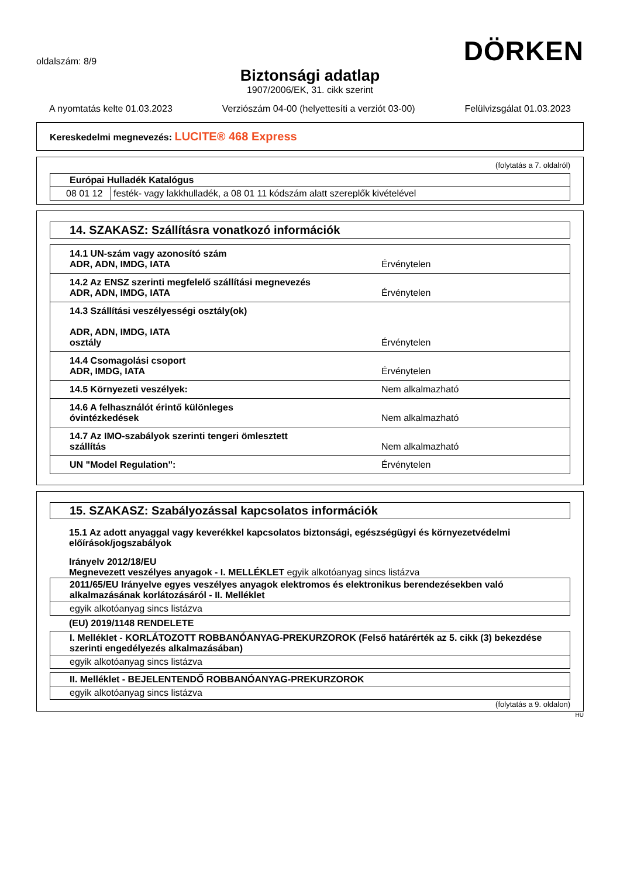oldalszám: 8/9
DÖRKEN
Biztonsági adatlap
1907/2006/EK, 31. cikk szerint
A nyomtatás kelte 01.03.2023 Verziószám 04-00 (helyettesíti a verziót 03-00) Felülvizsgálat 01.03.2023
Kereskedelmi megnevezés: LUCITE® 468 Express
(folytatás a 7. oldalról)
| Európai Hulladék Katalógus | |
| 08 01 12 | festék- vagy lakkhulladék, a 08 01 11 kódszám alatt szereplők kivételével |
14. SZAKASZ: Szállításra vonatkozó információk
| 14.1 UN-szám vagy azonosító szám ADR, ADN, IMDG, IATA | Érvénytelen |
| 14.2 Az ENSZ szerinti megfelelő szállítási megnevezés ADR, ADN, IMDG, IATA | Érvénytelen |
| 14.3 Szállítási veszélyességi osztály(ok) ADR, ADN, IMDG, IATA osztály | Érvénytelen |
| 14.4 Csomagolási csoport ADR, IMDG, IATA | Érvénytelen |
| 14.5 Környezeti veszélyek: | Nem alkalmazható |
| 14.6 A felhasználót érintő különleges óvintézkedések | Nem alkalmazható |
| 14.7 Az IMO-szabályok szerinti tengeri ömlesztett szállítás | Nem alkalmazható |
| UN "Model Regulation": | Érvénytelen |
15. SZAKASZ: Szabályozással kapcsolatos információk
15.1 Az adott anyaggal vagy keverékkel kapcsolatos biztonsági, egészségügyi és környezetvédelmi előírások/jogszabályok
Irányelv 2012/18/EU
Megnevezett veszélyes anyagok - I. MELLÉKLET egyik alkotóanyag sincs listázva
| 2011/65/EU Irányelve egyes veszélyes anyagok elektromos és elektronikus berendezésekben való alkalmazásának korlátozásáról - II. Melléklet |
| egyik alkotóanyag sincs listázva |
(EU) 2019/1148 RENDELETE
| I. Melléklet - KORLÁTOZOTT ROBBANÓANYAG-PREKURZOROK (Felső határérték az 5. cikk (3) bekezdése szerinti engedélyezés alkalmazásában) |
| egyik alkotóanyag sincs listázva |
| II. Melléklet - BEJELENTENDŐ ROBBANÓANYAG-PREKURZOROK |
| egyik alkotóanyag sincs listázva |
(folytatás a 9. oldalon)
HU